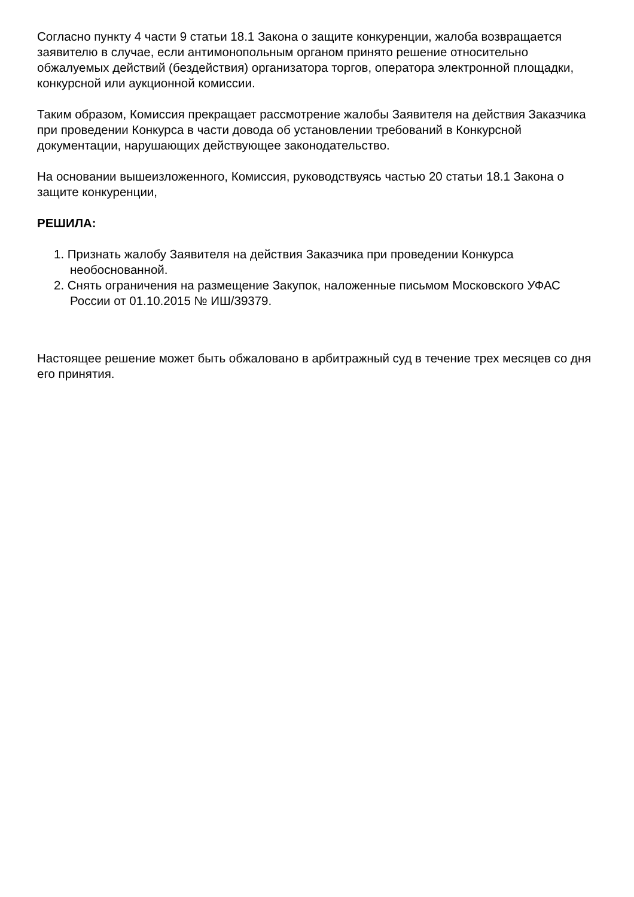Согласно пункту 4 части 9 статьи 18.1 Закона о защите конкуренции, жалоба возвращается заявителю в случае, если антимонопольным органом принято решение относительно обжалуемых действий (бездействия) организатора торгов, оператора электронной площадки, конкурсной или аукционной комиссии.
Таким образом, Комиссия прекращает рассмотрение жалобы Заявителя на действия Заказчика при проведении Конкурса в части довода об установлении требований в Конкурсной документации, нарушающих действующее законодательство.
На основании вышеизложенного, Комиссия, руководствуясь частью 20 статьи 18.1 Закона о защите конкуренции,
РЕШИЛА:
1. Признать жалобу Заявителя на действия Заказчика при проведении Конкурса необоснованной.
2. Снять ограничения на размещение Закупок, наложенные письмом Московского УФАС России от 01.10.2015 № ИШ/39379.
Настоящее решение может быть обжаловано в арбитражный суд в течение трех месяцев со дня его принятия.